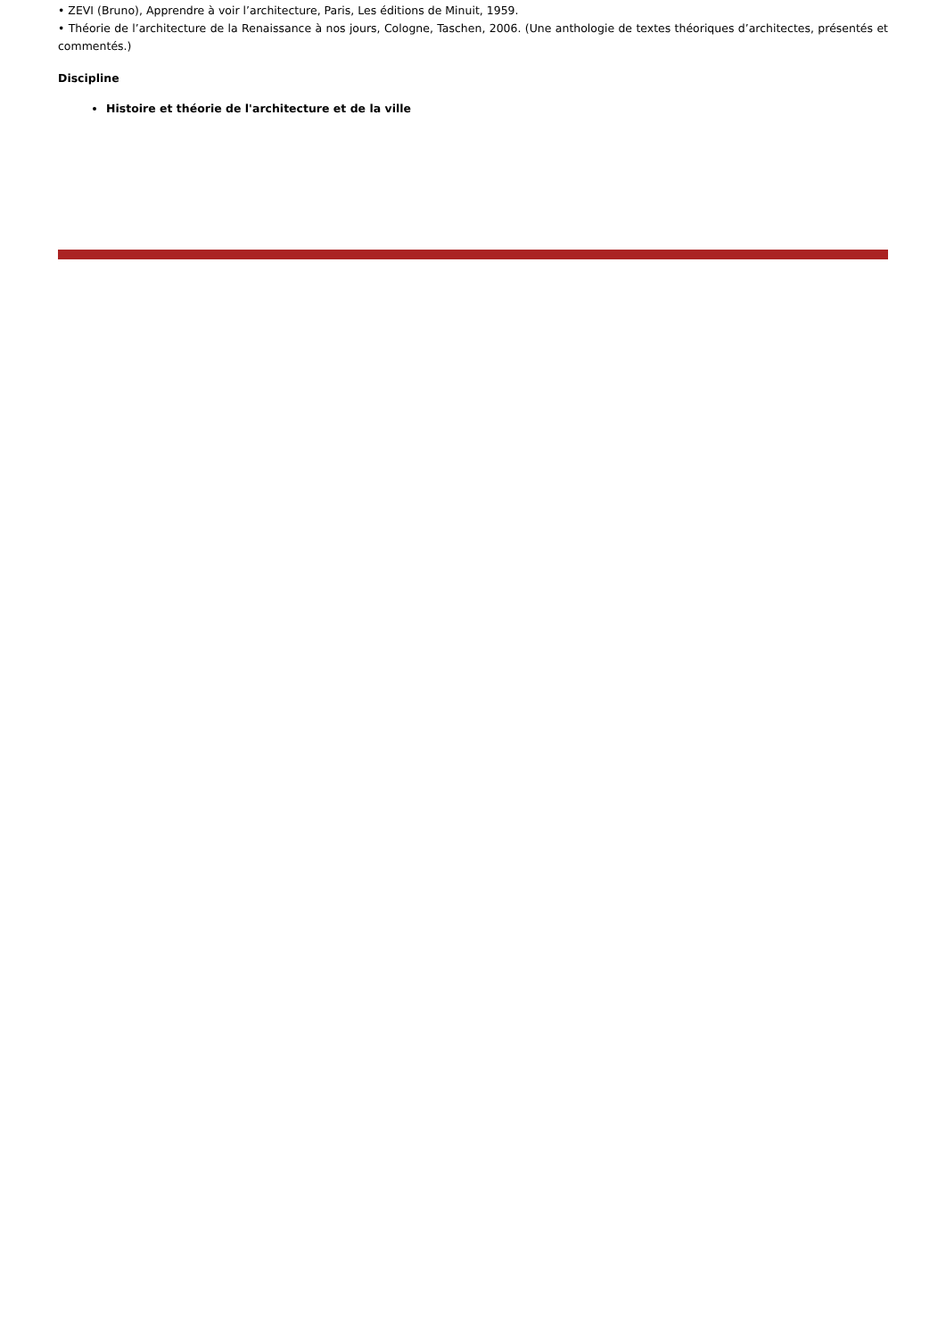• ZEVI (Bruno), Apprendre à voir l’architecture, Paris, Les éditions de Minuit, 1959.
• Théorie de l’architecture de la Renaissance à nos jours, Cologne, Taschen, 2006. (Une anthologie de textes théoriques d’architectes, présentés et commentés.)
Discipline
Histoire et théorie de l'architecture et de la ville